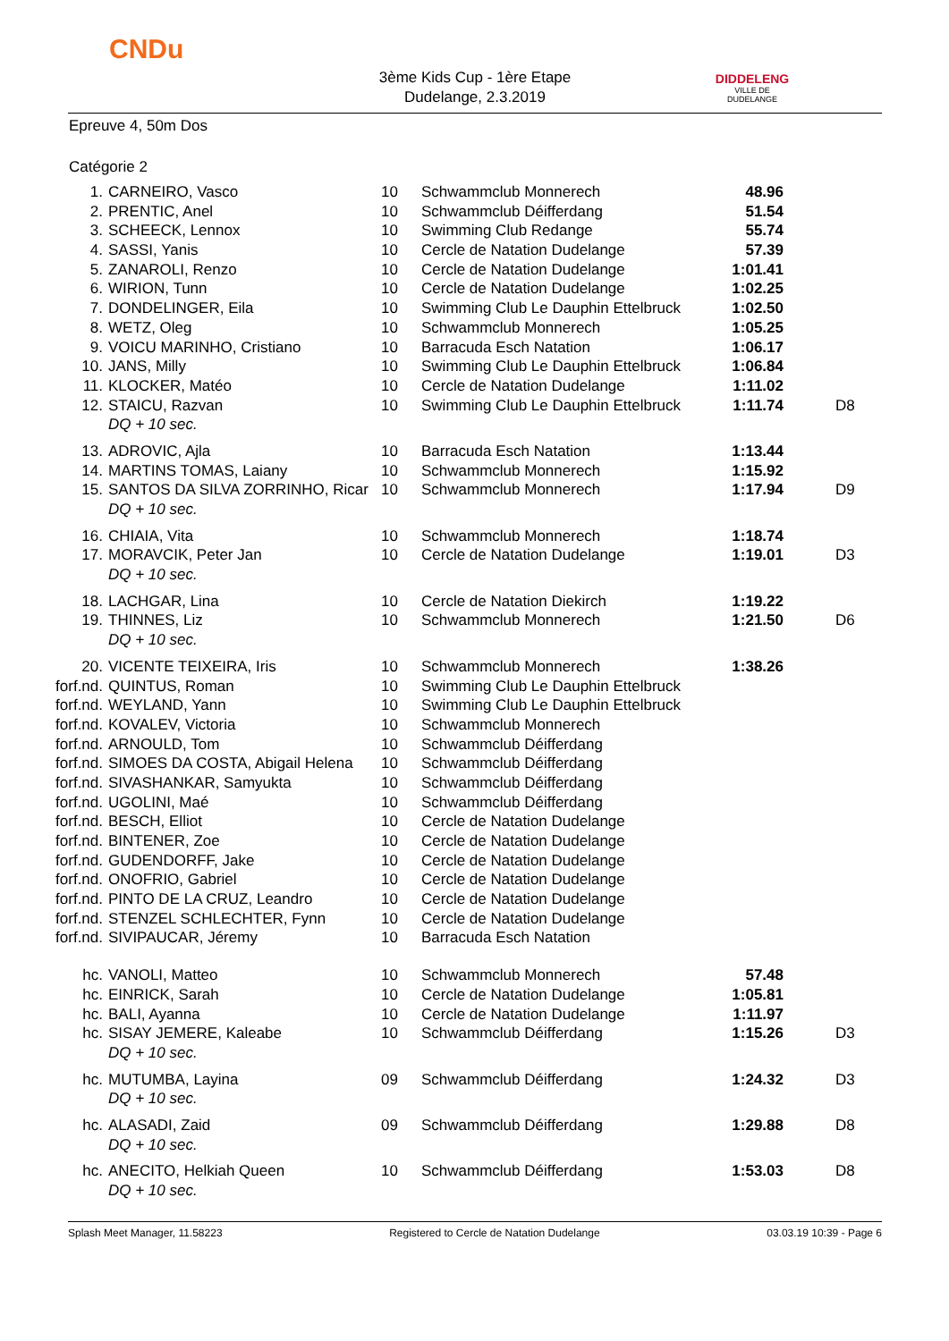CNDu
3ème Kids Cup - 1ère Etape
Dudelange, 2.3.2019
DIDDELENG
VILLE DE DUDELANGE
Epreuve 4, 50m Dos
Catégorie 2
| 1. | CARNEIRO, Vasco | 10 | Schwammclub Monnerech | 48.96 | |
| 2. | PRENTIC, Anel | 10 | Schwammclub Déifferdang | 51.54 | |
| 3. | SCHEECK, Lennox | 10 | Swimming Club Redange | 55.74 | |
| 4. | SASSI, Yanis | 10 | Cercle de Natation Dudelange | 57.39 | |
| 5. | ZANAROLI, Renzo | 10 | Cercle de Natation Dudelange | 1:01.41 | |
| 6. | WIRION, Tunn | 10 | Cercle de Natation Dudelange | 1:02.25 | |
| 7. | DONDELINGER, Eila | 10 | Swimming Club Le Dauphin Ettelbruck | 1:02.50 | |
| 8. | WETZ, Oleg | 10 | Schwammclub Monnerech | 1:05.25 | |
| 9. | VOICU MARINHO, Cristiano | 10 | Barracuda Esch Natation | 1:06.17 | |
| 10. | JANS, Milly | 10 | Swimming Club Le Dauphin Ettelbruck | 1:06.84 | |
| 11. | KLOCKER, Matéo | 10 | Cercle de Natation Dudelange | 1:11.02 | |
| 12. | STAICU, Razvan | 10 | Swimming Club Le Dauphin Ettelbruck | 1:11.74 | D8 |
| | DQ + 10 sec. | | | | |
| 13. | ADROVIC, Ajla | 10 | Barracuda Esch Natation | 1:13.44 | |
| 14. | MARTINS TOMAS, Laiany | 10 | Schwammclub Monnerech | 1:15.92 | |
| 15. | SANTOS DA SILVA ZORRINHO, Ricar | 10 | Schwammclub Monnerech | 1:17.94 | D9 |
| | DQ + 10 sec. | | | | |
| 16. | CHIAIA, Vita | 10 | Schwammclub Monnerech | 1:18.74 | |
| 17. | MORAVCIK, Peter Jan | 10 | Cercle de Natation Dudelange | 1:19.01 | D3 |
| | DQ + 10 sec. | | | | |
| 18. | LACHGAR, Lina | 10 | Cercle de Natation Diekirch | 1:19.22 | |
| 19. | THINNES, Liz | 10 | Schwammclub Monnerech | 1:21.50 | D6 |
| | DQ + 10 sec. | | | | |
| 20. | VICENTE TEIXEIRA, Iris | 10 | Schwammclub Monnerech | 1:38.26 | |
| forf.nd. | QUINTUS, Roman | 10 | Swimming Club Le Dauphin Ettelbruck | | |
| forf.nd. | WEYLAND, Yann | 10 | Swimming Club Le Dauphin Ettelbruck | | |
| forf.nd. | KOVALEV, Victoria | 10 | Schwammclub Monnerech | | |
| forf.nd. | ARNOULD, Tom | 10 | Schwammclub Déifferdang | | |
| forf.nd. | SIMOES DA COSTA, Abigail Helena | 10 | Schwammclub Déifferdang | | |
| forf.nd. | SIVASHANKAR, Samyukta | 10 | Schwammclub Déifferdang | | |
| forf.nd. | UGOLINI, Maé | 10 | Schwammclub Déifferdang | | |
| forf.nd. | BESCH, Elliot | 10 | Cercle de Natation Dudelange | | |
| forf.nd. | BINTENER, Zoe | 10 | Cercle de Natation Dudelange | | |
| forf.nd. | GUDENDORFF, Jake | 10 | Cercle de Natation Dudelange | | |
| forf.nd. | ONOFRIO, Gabriel | 10 | Cercle de Natation Dudelange | | |
| forf.nd. | PINTO DE LA CRUZ, Leandro | 10 | Cercle de Natation Dudelange | | |
| forf.nd. | STENZEL SCHLECHTER, Fynn | 10 | Cercle de Natation Dudelange | | |
| forf.nd. | SIVIPAUCAR, Jéremy | 10 | Barracuda Esch Natation | | |
| hc. | VANOLI, Matteo | 10 | Schwammclub Monnerech | 57.48 | |
| hc. | EINRICK, Sarah | 10 | Cercle de Natation Dudelange | 1:05.81 | |
| hc. | BALI, Ayanna | 10 | Cercle de Natation Dudelange | 1:11.97 | |
| hc. | SISAY JEMERE, Kaleabe | 10 | Schwammclub Déifferdang | 1:15.26 | D3 |
| | DQ + 10 sec. | | | | |
| hc. | MUTUMBA, Layina | 09 | Schwammclub Déifferdang | 1:24.32 | D3 |
| | DQ + 10 sec. | | | | |
| hc. | ALASADI, Zaid | 09 | Schwammclub Déifferdang | 1:29.88 | D8 |
| | DQ + 10 sec. | | | | |
| hc. | ANECITO, Helkiah Queen | 10 | Schwammclub Déifferdang | 1:53.03 | D8 |
| | DQ + 10 sec. | | | | |
Splash Meet Manager, 11.58223 Registered to Cercle de Natation Dudelange 03.03.19 10:39 - Page 6